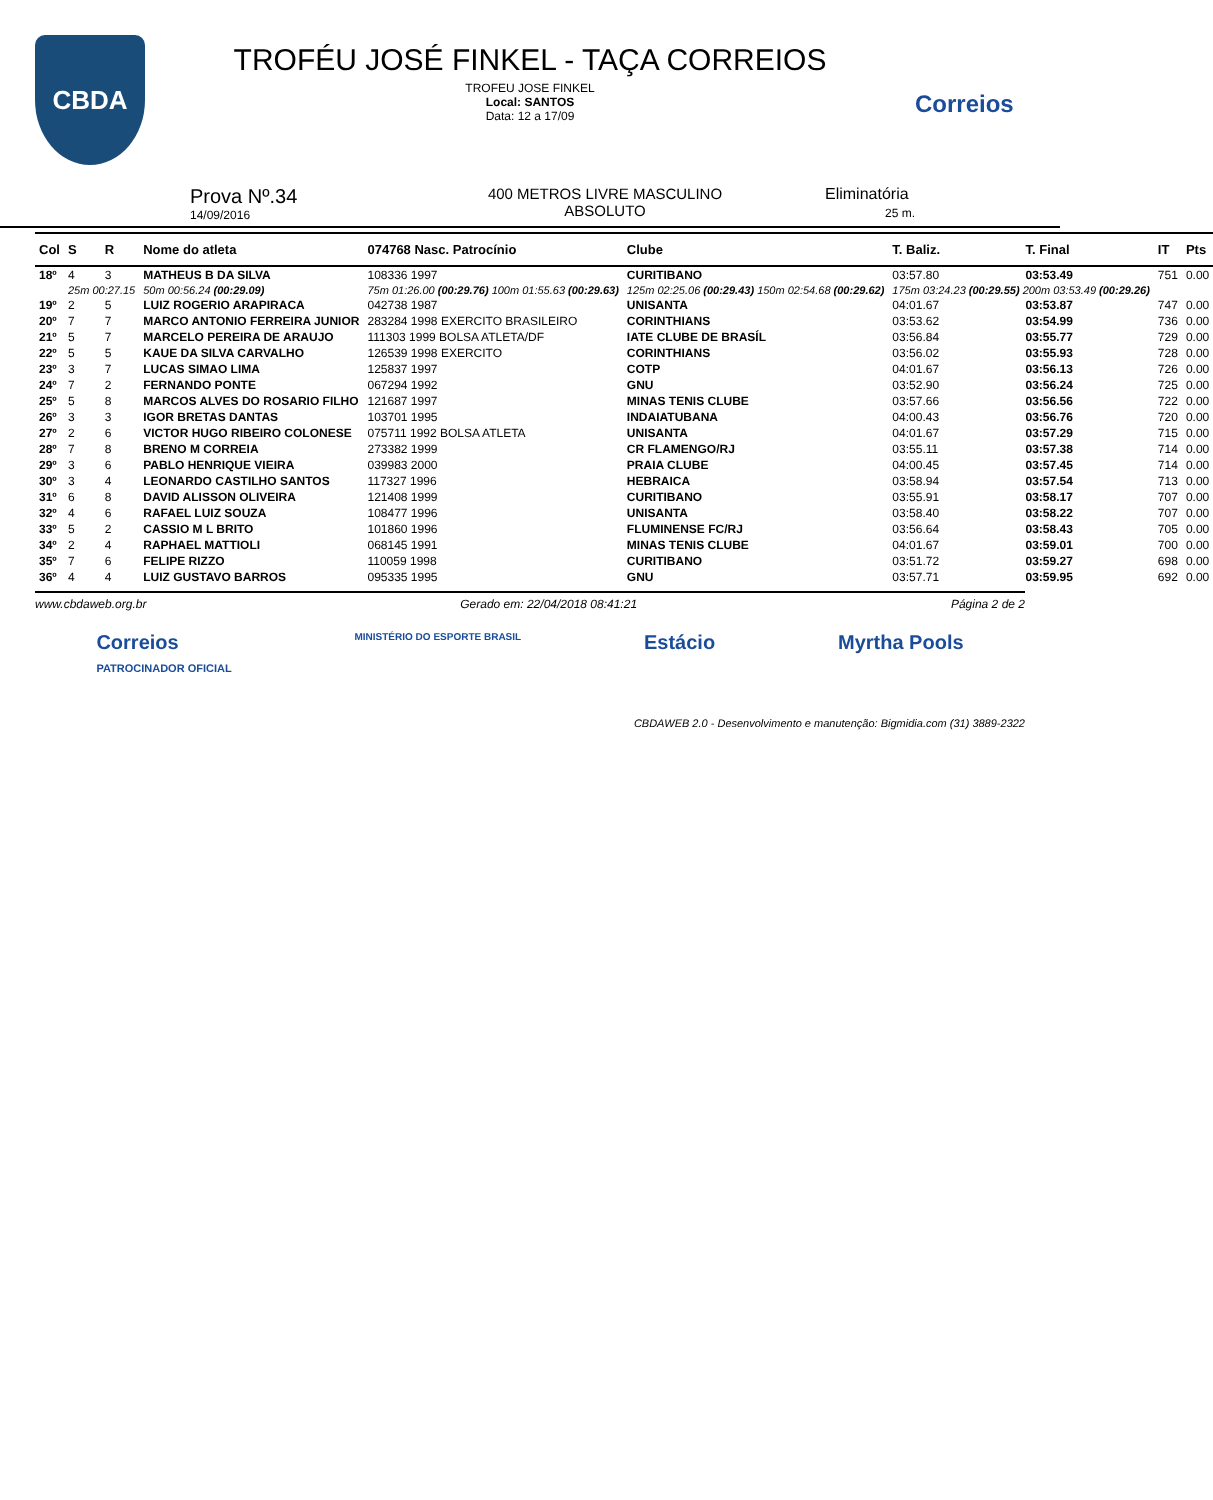CBDA
TROFÉU JOSÉ FINKEL - TAÇA CORREIOS
TROFEU JOSE FINKEL
Local: SANTOS
Data: 12 a 17/09
Correios
Prova Nº.34
14/09/2016
400 METROS LIVRE MASCULINO
ABSOLUTO
Eliminatória
25 m.
| Col | S | R | Nome do atleta | | 074768 Nasc. Patrocínio | Clube | T. Baliz. | T. Final | IT | Pts |
| --- | --- | --- | --- | --- | --- | --- | --- | --- | --- | --- |
| 18º | 4 | 3 | MATHEUS B DA SILVA | | 108336 1997 | CURITIBANO | 03:57.80 | 03:53.49 | 751 | 0.00 |
| | 25m 00:27.15 | | | 50m 00:56.24 (00:29.09) | 75m 01:26.00 (00:29.76) 100m 01:55.63 (00:29.63) | 125m 02:25.06 (00:29.43) 150m 02:54.68 (00:29.62) | 175m 03:24.23 (00:29.55) 200m 03:53.49 (00:29.26) | | | |
| 19º | 2 | 5 | LUIZ ROGERIO ARAPIRACA | | 042738 1987 | UNISANTA | 04:01.67 | 03:53.87 | 747 | 0.00 |
| 20º | 7 | 7 | MARCO ANTONIO FERREIRA JUNIOR | | 283284 1998 EXERCITO BRASILEIRO | CORINTHIANS | 03:53.62 | 03:54.99 | 736 | 0.00 |
| 21º | 5 | 7 | MARCELO PEREIRA DE ARAUJO | | 111303 1999 BOLSA ATLETA/DF | IATE CLUBE DE BRASÍL | 03:56.84 | 03:55.77 | 729 | 0.00 |
| 22º | 5 | 5 | KAUE DA SILVA CARVALHO | | 126539 1998 EXERCITO | CORINTHIANS | 03:56.02 | 03:55.93 | 728 | 0.00 |
| 23º | 3 | 7 | LUCAS SIMAO LIMA | | 125837 1997 | COTP | 04:01.67 | 03:56.13 | 726 | 0.00 |
| 24º | 7 | 2 | FERNANDO PONTE | | 067294 1992 | GNU | 03:52.90 | 03:56.24 | 725 | 0.00 |
| 25º | 5 | 8 | MARCOS ALVES DO ROSARIO FILHO | | 121687 1997 | MINAS TENIS CLUBE | 03:57.66 | 03:56.56 | 722 | 0.00 |
| 26º | 3 | 3 | IGOR BRETAS DANTAS | | 103701 1995 | INDAIATUBANA | 04:00.43 | 03:56.76 | 720 | 0.00 |
| 27º | 2 | 6 | VICTOR HUGO RIBEIRO COLONESE | | 075711 1992 BOLSA ATLETA | UNISANTA | 04:01.67 | 03:57.29 | 715 | 0.00 |
| 28º | 7 | 8 | BRENO M CORREIA | | 273382 1999 | CR FLAMENGO/RJ | 03:55.11 | 03:57.38 | 714 | 0.00 |
| 29º | 3 | 6 | PABLO HENRIQUE VIEIRA | | 039983 2000 | PRAIA CLUBE | 04:00.45 | 03:57.45 | 714 | 0.00 |
| 30º | 3 | 4 | LEONARDO CASTILHO SANTOS | | 117327 1996 | HEBRAICA | 03:58.94 | 03:57.54 | 713 | 0.00 |
| 31º | 6 | 8 | DAVID ALISSON OLIVEIRA | | 121408 1999 | CURITIBANO | 03:55.91 | 03:58.17 | 707 | 0.00 |
| 32º | 4 | 6 | RAFAEL LUIZ SOUZA | | 108477 1996 | UNISANTA | 03:58.40 | 03:58.22 | 707 | 0.00 |
| 33º | 5 | 2 | CASSIO M L BRITO | | 101860 1996 | FLUMINENSE FC/RJ | 03:56.64 | 03:58.43 | 705 | 0.00 |
| 34º | 2 | 4 | RAPHAEL MATTIOLI | | 068145 1991 | MINAS TENIS CLUBE | 04:01.67 | 03:59.01 | 700 | 0.00 |
| 35º | 7 | 6 | FELIPE RIZZO | | 110059 1998 | CURITIBANO | 03:51.72 | 03:59.27 | 698 | 0.00 |
| 36º | 4 | 4 | LUIZ GUSTAVO BARROS | | 095335 1995 | GNU | 03:57.71 | 03:59.95 | 692 | 0.00 |
www.cbdaweb.org.br Gerado em: 22/04/2018 08:41:21 Página 2 de 2
Correios
PATROCINADOR OFICIAL MINISTÉRIO DO ESPORTE BRASIL Estácio Myrtha Pools
CBDAWEB 2.0 - Desenvolvimento e manutenção: Bigmidia.com (31) 3889-2322